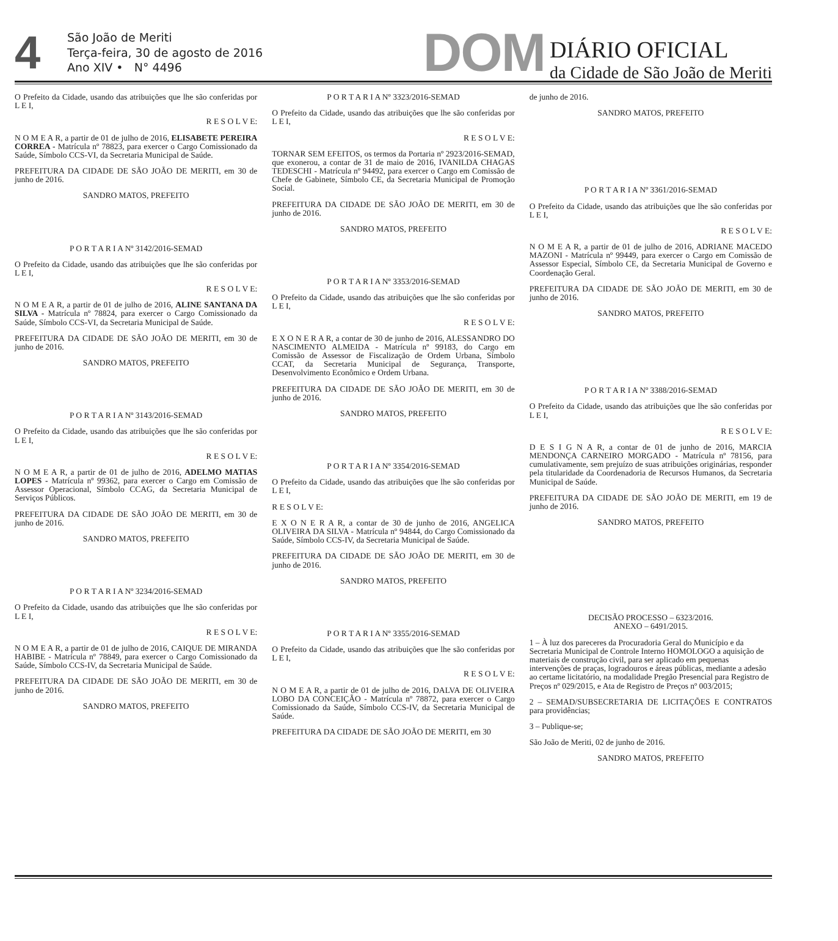4
São João de Meriti
Terça-feira, 30 de agosto de 2016
Ano XIV • N° 4496
DOM
DIÁRIO OFICIAL
da Cidade de São João de Meriti
O Prefeito da Cidade, usando das atribuições que lhe são conferidas por L E I,
R E S O L V E:
N O M E A R, a partir de 01 de julho de 2016, ELISABETE PEREIRA CORREA - Matrícula nº 78823, para exercer o Cargo Comissionado da Saúde, Símbolo CCS-VI, da Secretaria Municipal de Saúde.
PREFEITURA DA CIDADE DE SÃO JOÃO DE MERITI, em 30 de junho de 2016.
SANDRO MATOS, PREFEITO
P O R T A R I A Nº 3142/2016-SEMAD
O Prefeito da Cidade, usando das atribuições que lhe são conferidas por L E I,
R E S O L V E:
N O M E A R, a partir de 01 de julho de 2016, ALINE SANTANA DA SILVA - Matrícula nº 78824, para exercer o Cargo Comissionado da Saúde, Símbolo CCS-VI, da Secretaria Municipal de Saúde.
PREFEITURA DA CIDADE DE SÃO JOÃO DE MERITI, em 30 de junho de 2016.
SANDRO MATOS, PREFEITO
P O R T A R I A Nº 3143/2016-SEMAD
O Prefeito da Cidade, usando das atribuições que lhe são conferidas por L E I,
R E S O L V E:
N O M E A R, a partir de 01 de julho de 2016, ADELMO MATIAS LOPES - Matrícula nº 99362, para exercer o Cargo em Comissão de Assessor Operacional, Símbolo CCAG, da Secretaria Municipal de Serviços Públicos.
PREFEITURA DA CIDADE DE SÃO JOÃO DE MERITI, em 30 de junho de 2016.
SANDRO MATOS, PREFEITO
P O R T A R I A Nº 3234/2016-SEMAD
O Prefeito da Cidade, usando das atribuições que lhe são conferidas por L E I,
R E S O L V E:
N O M E A R, a partir de 01 de julho de 2016, CAIQUE DE MIRANDA HABIBE - Matrícula nº 78849, para exercer o Cargo Comissionado da Saúde, Símbolo CCS-IV, da Secretaria Municipal de Saúde.
PREFEITURA DA CIDADE DE SÃO JOÃO DE MERITI, em 30 de junho de 2016.
SANDRO MATOS, PREFEITO
P O R T A R I A Nº 3323/2016-SEMAD
O Prefeito da Cidade, usando das atribuições que lhe são conferidas por L E I,
R E S O L V E:
TORNAR SEM EFEITOS, os termos da Portaria nº 2923/2016-SEMAD, que exonerou, a contar de 31 de maio de 2016, IVANILDA CHAGAS TEDESCHI - Matrícula nº 94492, para exercer o Cargo em Comissão de Chefe de Gabinete, Símbolo CE, da Secretaria Municipal de Promoção Social.
PREFEITURA DA CIDADE DE SÃO JOÃO DE MERITI, em 30 de junho de 2016.
SANDRO MATOS, PREFEITO
P O R T A R I A Nº 3353/2016-SEMAD
O Prefeito da Cidade, usando das atribuições que lhe são conferidas por L E I,
R E S O L V E:
E X O N E R A R, a contar de 30 de junho de 2016, ALESSANDRO DO NASCIMENTO ALMEIDA - Matrícula nº 99183, do Cargo em Comissão de Assessor de Fiscalização de Ordem Urbana, Símbolo CCAT, da Secretaria Municipal de Segurança, Transporte, Desenvolvimento Econômico e Ordem Urbana.
PREFEITURA DA CIDADE DE SÃO JOÃO DE MERITI, em 30 de junho de 2016.
SANDRO MATOS, PREFEITO
P O R T A R I A Nº 3354/2016-SEMAD
O Prefeito da Cidade, usando das atribuições que lhe são conferidas por L E I,
R E S O L V E:
E X O N E R A R, a contar de 30 de junho de 2016, ANGELICA OLIVEIRA DA SILVA - Matrícula nº 94844, do Cargo Comissionado da Saúde, Símbolo CCS-IV, da Secretaria Municipal de Saúde.
PREFEITURA DA CIDADE DE SÃO JOÃO DE MERITI, em 30 de junho de 2016.
SANDRO MATOS, PREFEITO
P O R T A R I A Nº 3355/2016-SEMAD
O Prefeito da Cidade, usando das atribuições que lhe são conferidas por L E I,
R E S O L V E:
N O M E A R, a partir de 01 de julho de 2016, DALVA DE OLIVEIRA LOBO DA CONCEIÇÃO - Matrícula nº 78872, para exercer o Cargo Comissionado da Saúde, Símbolo CCS-IV, da Secretaria Municipal de Saúde.
PREFEITURA DA CIDADE DE SÃO JOÃO DE MERITI, em 30
de junho de 2016.
SANDRO MATOS, PREFEITO
P O R T A R I A Nº 3361/2016-SEMAD
O Prefeito da Cidade, usando das atribuições que lhe são conferidas por L E I,
R E S O L V E:
N O M E A R, a partir de 01 de julho de 2016, ADRIANE MACEDO MAZONI - Matrícula nº 99449, para exercer o Cargo em Comissão de Assessor Especial, Símbolo CE, da Secretaria Municipal de Governo e Coordenação Geral.
PREFEITURA DA CIDADE DE SÃO JOÃO DE MERITI, em 30 de junho de 2016.
SANDRO MATOS, PREFEITO
P O R T A R I A Nº 3388/2016-SEMAD
O Prefeito da Cidade, usando das atribuições que lhe são conferidas por L E I,
R E S O L V E:
D E S I G N A R, a contar de 01 de junho de 2016, MARCIA MENDONÇA CARNEIRO MORGADO - Matrícula nº 78156, para cumulativamente, sem prejuízo de suas atribuições originárias, responder pela titularidade da Coordenadoria de Recursos Humanos, da Secretaria Municipal de Saúde.
PREFEITURA DA CIDADE DE SÃO JOÃO DE MERITI, em 19 de junho de 2016.
SANDRO MATOS, PREFEITO
DECISÃO PROCESSO – 6323/2016.
ANEXO – 6491/2015.
1 – À luz dos pareceres da Procuradoria Geral do Município e da Secretaria Municipal de Controle Interno HOMOLOGO a aquisição de materiais de construção civil, para ser aplicado em pequenas intervenções de praças, logradouros e áreas públicas, mediante a adesão ao certame licitatório, na modalidade Pregão Presencial para Registro de Preços nº 029/2015, e Ata de Registro de Preços nº 003/2015;
2 – SEMAD/SUBSECRETARIA DE LICITAÇÕES E CONTRATOS para providências;
3 – Publique-se;
São João de Meriti, 02 de junho de 2016.
SANDRO MATOS, PREFEITO